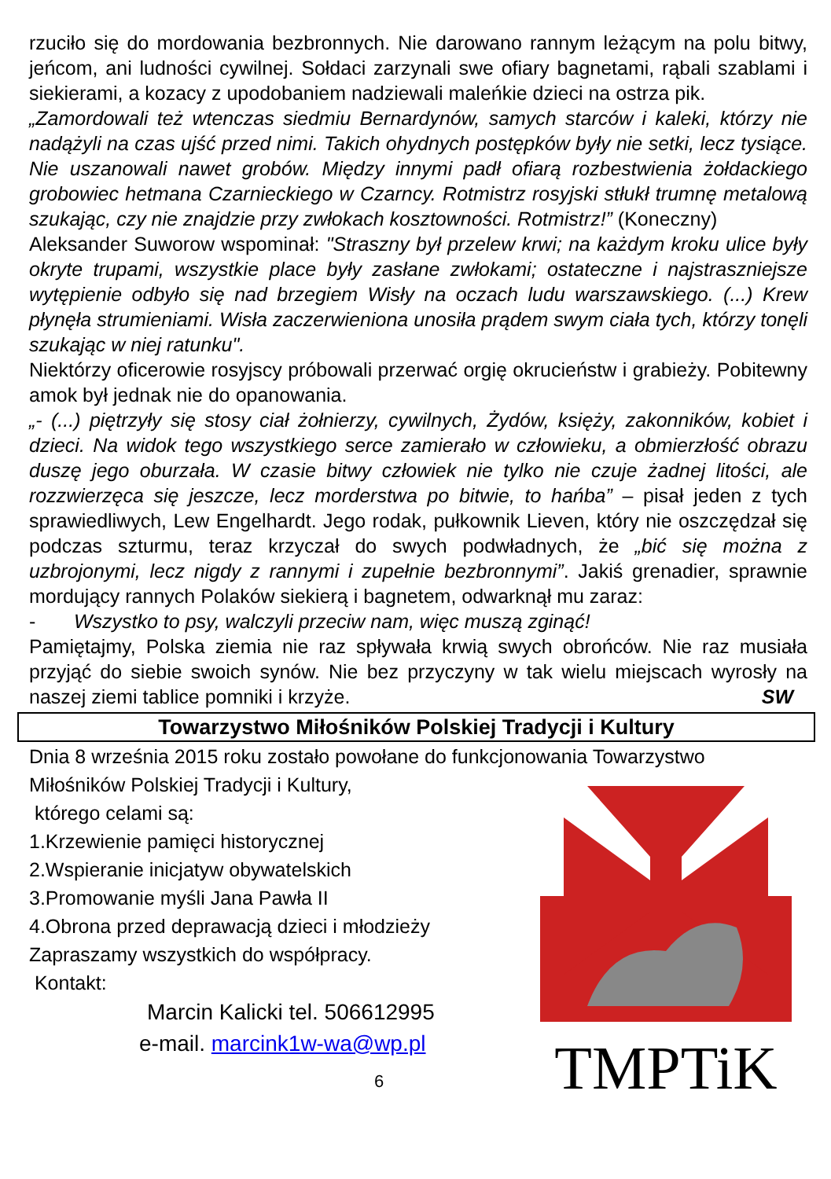rzuciło się do mordowania bezbronnych. Nie darowano rannym leżącym na polu bitwy, jeńcom, ani ludności cywilnej. Sołdaci zarzynali swe ofiary bagnetami, rąbali szablami i siekierami, a kozacy z upodobaniem nadziewali maleńkie dzieci na ostrza pik.
„Zamordowali też wtenczas siedmiu Bernardynów, samych starców i kaleki, którzy nie nadążyli na czas ujść przed nimi. Takich ohydnych postępków były nie setki, lecz tysiące. Nie uszanowali nawet grobów. Między innymi padł ofiarą rozbestwienia żołdackiego grobowiec hetmana Czarnieckiego w Czarncy. Rotmistrz rosyjski stłukł trumnę metalową szukając, czy nie znajdzie przy zwłokach kosztowności. Rotmistrz!” (Koneczny)
Aleksander Suworow wspominał: "Straszny był przelew krwi; na każdym kroku ulice były okryte trupami, wszystkie place były zasłane zwłokami; ostateczne i najstraszniejsze wytępienie odbyło się nad brzegiem Wisły na oczach ludu warszawskiego. (...) Krew płynęła strumieniami. Wisła zaczerwieniona unosiła prądem swym ciała tych, którzy tonęli szukając w niej ratunku".
Niektórzy oficerowie rosyjscy próbowali przerwać orgię okrucieństw i grabieży. Pobitewny amok był jednak nie do opanowania.
„- (...) piętrzyły się stosy ciał żołnierzy, cywilnych, Żydów, księży, zakonników, kobiet i dzieci. Na widok tego wszystkiego serce zamierało w człowieku, a obmierzłość obrazu duszę jego oburzała. W czasie bitwy człowiek nie tylko nie czuje żadnej litości, ale rozzwierzęca się jeszcze, lecz morderstwa po bitwie, to hańba” – pisał jeden z tych sprawiedliwych, Lew Engelhardt. Jego rodak, pułkownik Lieven, który nie oszczędzał się podczas szturmu, teraz krzyczał do swych podwładnych, że „bić się można z uzbrojonymi, lecz nigdy z rannymi i zupełnie bezbronnymi”. Jakiś grenadier, sprawnie mordujący rannych Polaków siekierą i bagnetem, odwarknął mu zaraz:
- Wszystko to psy, walczyli przeciw nam, więc muszą zginąć!
Pamiętajmy, Polska ziemia nie raz spływała krwią swych obrońców. Nie raz musiała przyjąć do siebie swoich synów. Nie bez przyczyny w tak wielu miejscach wyrosły na naszej ziemi tablice pomniki i krzyże. SW
Towarzystwo Miłośników Polskiej Tradycji i Kultury
Dnia 8 września 2015 roku zostało powołane do funkcjonowania Towarzystwo
Miłośników Polskiej Tradycji i Kultury,
którego celami są:
1.Krzewienie pamięci historycznej
2.Wspieranie inicjatyw obywatelskich
3.Promowanie myśli Jana Pawła II
4.Obrona przed deprawacją dzieci i młodzieży
Zapraszamy wszystkich do współpracy.
Kontakt:
Marcin Kalicki tel. 506612995
e-mail. marcink1w-wa@wp.pl
6
TMPTiK